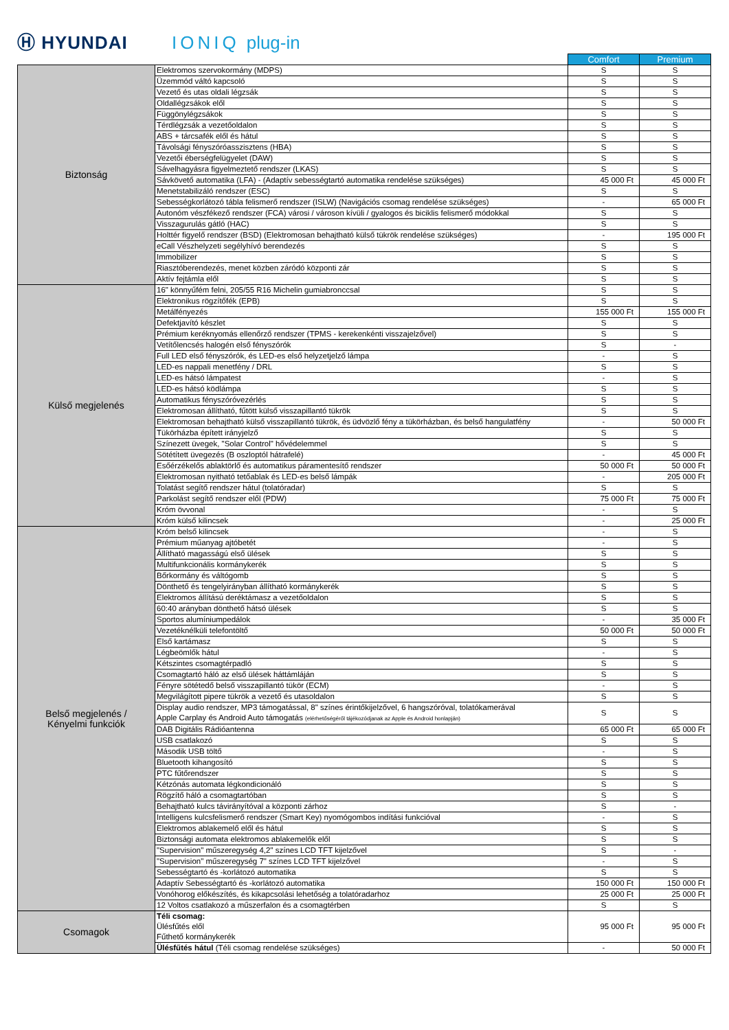Ⓗ HYUNDAI
IONIQ
plug-in
| | | Comfort | Premium |
| Biztonság | Elektromos szervokormány (MDPS) | S | S |
| | Üzemmód váltó kapcsoló | S | S |
| | Vezető és utas oldali légzsák | S | S |
| | Oldallégzsákok elől | S | S |
| | Függönylégzsákok | S | S |
| | Térdlégzsák a vezetőoldalon | S | S |
| | ABS + tárcsafék elől és hátul | S | S |
| | Távolsági fényszóróasszisztens (HBA) | S | S |
| | Vezetői éberségfelügyelet (DAW) | S | S |
| | Sávelhagyásra figyelmeztető rendszer (LKAS) | S | S |
| | Sávkövető automatika (LFA) - (Adaptív sebességtartó automatika rendelése szükséges) | 45 000 Ft | 45 000 Ft |
| | Menetstabilizáló rendszer (ESC) | S | S |
| | Sebességkorlátozó tábla felismerő rendszer (ISLW) (Navigációs csomag rendelése szükséges) | - | 65 000 Ft |
| | Autonóm vészfékező rendszer (FCA) városi / városon kívüli / gyalogos és biciklis felismerő módokkal | S | S |
| | Visszagurulás gátló (HAC) | S | S |
| | Holttér figyelő rendszer (BSD) (Elektromosan behajtható külső tükrök rendelése szükséges) | - | 195 000 Ft |
| | eCall Vészhelyzeti segélyhívó berendezés | S | S |
| | Immobilizer | S | S |
| | Riasztóberendezés, menet közben záródó központi zár | S | S |
| | Aktív fejtámla elől | S | S |
| Külső megjelenés | 16" könnyűfém felni, 205/55 R16 Michelin gumiabronccsal | S | S |
| | Elektronikus rögzítőfék (EPB) | S | S |
| | Metálfényezés | 155 000 Ft | 155 000 Ft |
| | Defektjavító készlet | S | S |
| | Prémium keréknyomás ellenőrző rendszer (TPMS - kerekenkénti visszajelzővel) | S | S |
| | Vetítőlencsés halogén első fényszórók | S | - |
| | Full LED első fényszórók, és LED-es első helyzetjelző lámpa | - | S |
| | LED-es nappali menetfény / DRL | S | S |
| | LED-es hátsó lámpatest | - | S |
| | LED-es hátsó ködlámpa | S | S |
| | Automatikus fényszóróvezérlés | S | S |
| | Elektromosan állítható, fűtött külső visszapillantó tükrök | S | S |
| | Elektromosan behajtható külső visszapillantó tükrök, és üdvözlő fény a tükörházban, és belső hangulatfény | - | 50 000 Ft |
| | Tükörházba épített irányjelző | S | S |
| | Színezett üvegek, "Solar Control" hővédelemmel | S | S |
| | Sötétített üvegezés (B oszloptól hátrafelé) | - | 45 000 Ft |
| | Esőérzékelős ablaktörlő és automatikus páramentesítő rendszer | 50 000 Ft | 50 000 Ft |
| | Elektromosan nyitható tetőablak és LED-es belső lámpák | - | 205 000 Ft |
| | Tolatást segítő rendszer hátul (tolatóradar) | S | S |
| | Parkolást segítő rendszer elől (PDW) | 75 000 Ft | 75 000 Ft |
| | Króm övvonal | - | S |
| | Króm külső kilincsek | - | 25 000 Ft |
| Belső megjelenés / Kényelmi funkciók | Króm belső kilincsek | - | S |
| | Prémium műanyag ajtóbetét | - | S |
| | Állítható magasságú első ülések | S | S |
| | Multifunkcionális kormánykerék | S | S |
| | Bőrkormány és váltógomb | S | S |
| | Dönthető és tengelyirányban állítható kormánykerék | S | S |
| | Elektromos állítású deréktámasz a vezetőoldalon | S | S |
| | 60:40 arányban dönthető hátsó ülések | S | S |
| | Sportos alumíniumpedálok | - | 35 000 Ft |
| | Vezetéknélküli telefontöltő | 50 000 Ft | 50 000 Ft |
| | Első kartámasz | S | S |
| | Légbeömlők hátul | - | S |
| | Kétszintes csomagtérpadló | S | S |
| | Csomagtartó háló az első ülések háttámláján | S | S |
| | Fényre sötétedő belső visszapillantó tükör (ECM) | - | S |
| | Megvilágított pipere tükrök a vezető és utasoldalon | S | S |
| | Display audio rendszer, MP3 támogatással, 8" színes érintőkijelzővel, 6 hangszóróval, tolatókamerával Apple Carplay és Android Auto támogatás (elérhetőségéről tájékozódjanak az Apple és Android honlapján) | S | S |
| | DAB Digitális Rádióantenna | 65 000 Ft | 65 000 Ft |
| | USB csatlakozó | S | S |
| | Második USB töltő | - | S |
| | Bluetooth kihangosító | S | S |
| | PTC fűtőrendszer | S | S |
| | Kétzónás automata légkondicionáló | S | S |
| | Rögzítő háló a csomagtartóban | S | S |
| | Behajtható kulcs távirányítóval a központi zárhoz | S | - |
| | Intelligens kulcsfelismerő rendszer (Smart Key) nyomógombos indítási funkcióval | - | S |
| | Elektromos ablakemelő elől és hátul | S | S |
| | Biztonsági automata elektromos ablakemelők elől | S | S |
| | "Supervision" műszeregység 4,2" színes LCD TFT kijelzővel | S | - |
| | "Supervision" műszeregység 7" színes LCD TFT kijelzővel | - | S |
| | Sebességtartó és -korlátozó automatika | S | S |
| | Adaptív Sebességtartó és -korlátozó automatika | 150 000 Ft | 150 000 Ft |
| | Vonóhorog előkészítés, és kikapcsolási lehetőség a tolatóradarhoz | 25 000 Ft | 25 000 Ft |
| | 12 Voltos csatlakozó a műszerfalon és a csomagtérben | S | S |
| Csomagok | Téli csomag: Ülésfűtés elől Fűthető kormánykerék | 95 000 Ft | 95 000 Ft |
| | Ülésfűtés hátul (Téli csomag rendelése szükséges) | - | 50 000 Ft |